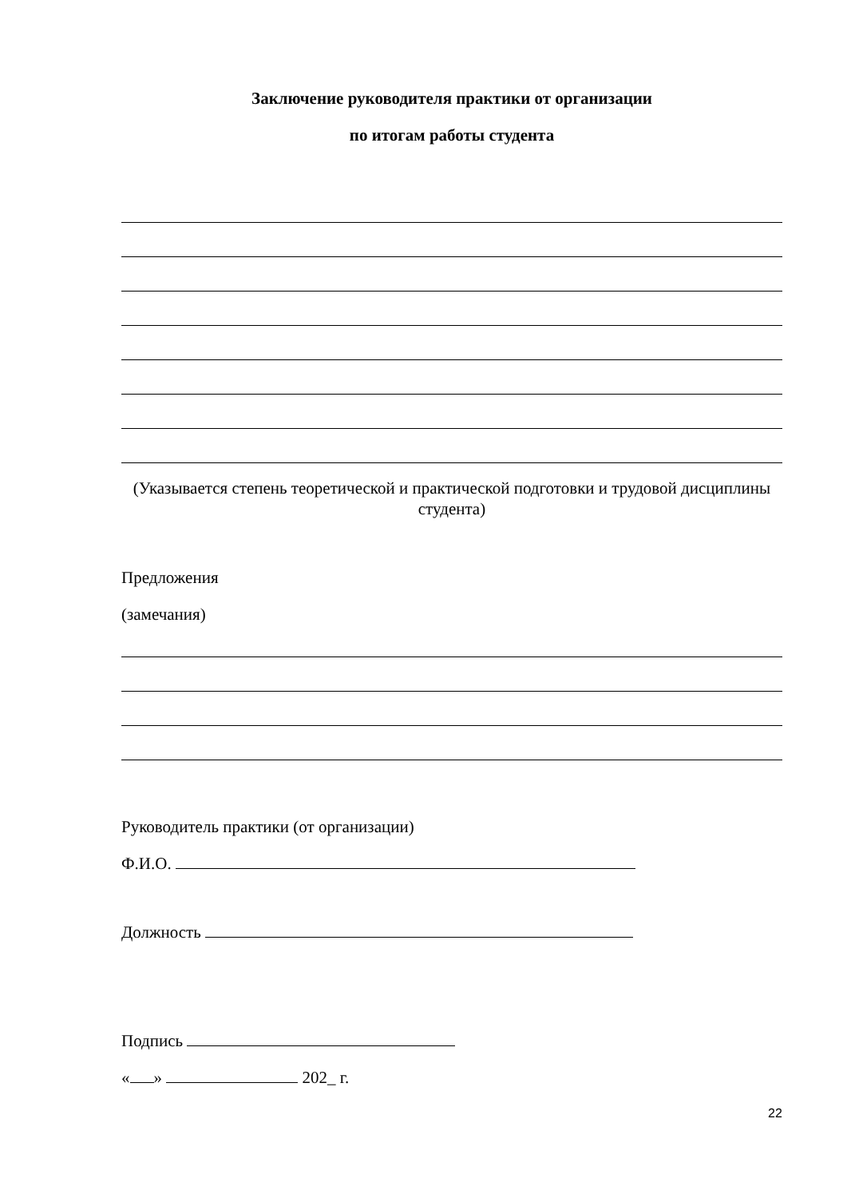Заключение руководителя практики от организации
по итогам работы студента
(Указывается степень теоретической и практической подготовки и трудовой дисциплины студента)
Предложения
(замечания)
Руководитель практики (от организации)
Ф.И.О.
Должность
Подпись
« » 202_ г.
22